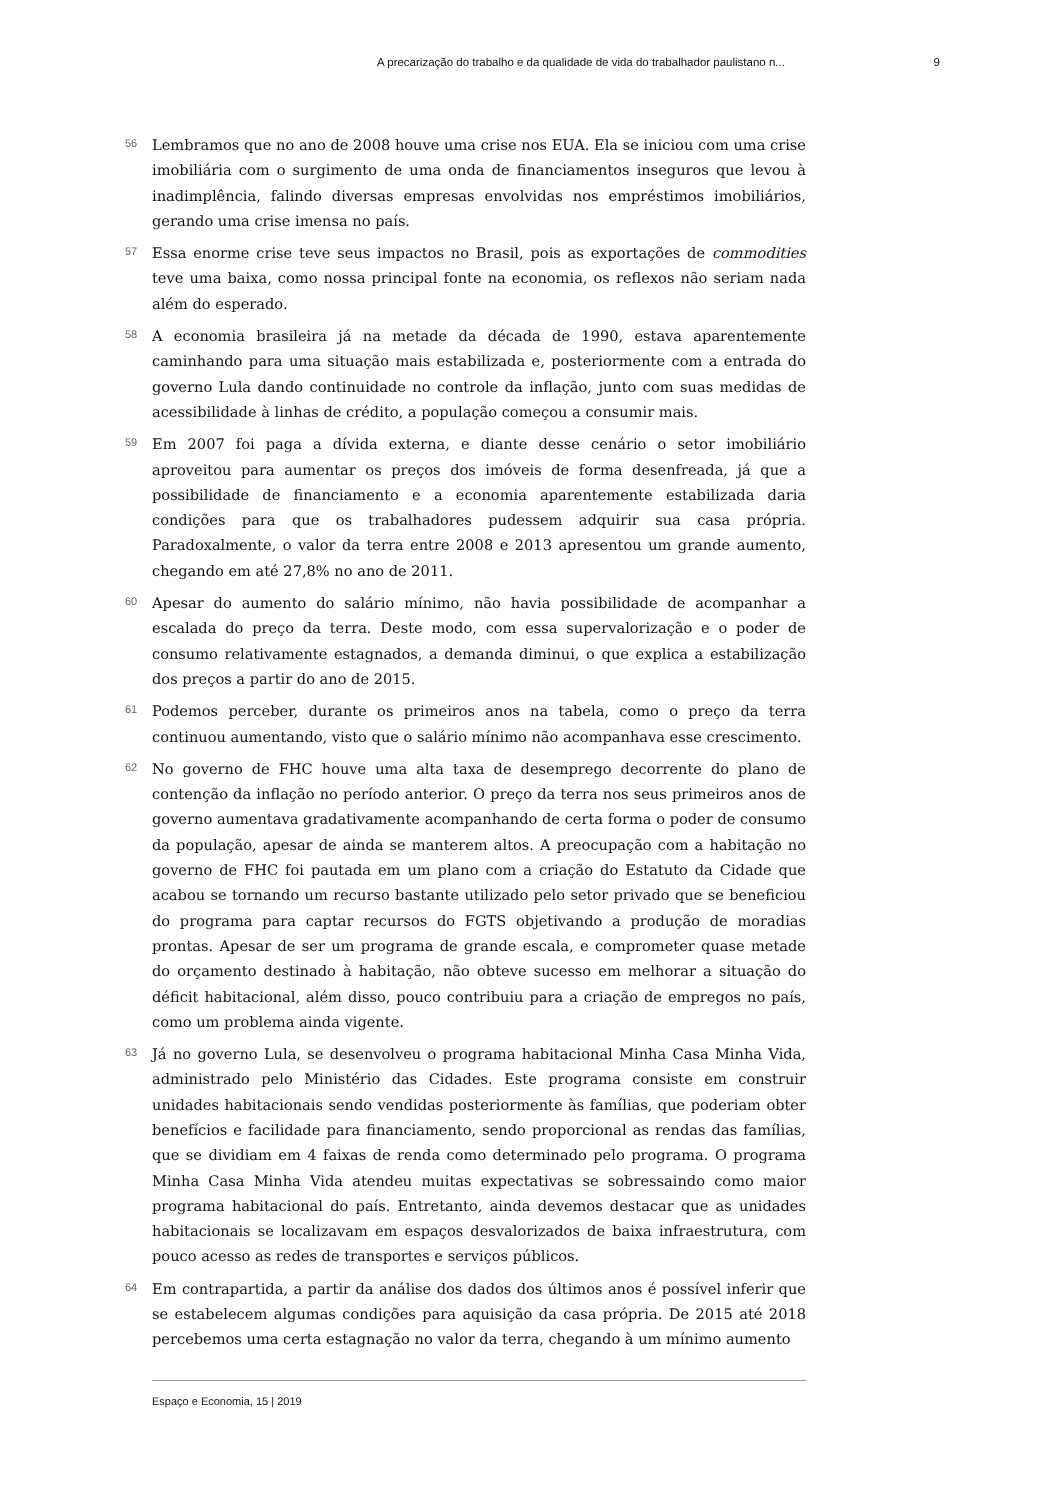A precarização do trabalho e da qualidade de vida do trabalhador paulistano n... 9
56
Lembramos que no ano de 2008 houve uma crise nos EUA. Ela se iniciou com uma crise imobiliária com o surgimento de uma onda de financiamentos inseguros que levou à inadimplência, falindo diversas empresas envolvidas nos empréstimos imobiliários, gerando uma crise imensa no país.
57
Essa enorme crise teve seus impactos no Brasil, pois as exportações de commodities teve uma baixa, como nossa principal fonte na economia, os reflexos não seriam nada além do esperado.
58
A economia brasileira já na metade da década de 1990, estava aparentemente caminhando para uma situação mais estabilizada e, posteriormente com a entrada do governo Lula dando continuidade no controle da inflação, junto com suas medidas de acessibilidade à linhas de crédito, a população começou a consumir mais.
59
Em 2007 foi paga a dívida externa, e diante desse cenário o setor imobiliário aproveitou para aumentar os preços dos imóveis de forma desenfreada, já que a possibilidade de financiamento e a economia aparentemente estabilizada daria condições para que os trabalhadores pudessem adquirir sua casa própria. Paradoxalmente, o valor da terra entre 2008 e 2013 apresentou um grande aumento, chegando em até 27,8% no ano de 2011.
60
Apesar do aumento do salário mínimo, não havia possibilidade de acompanhar a escalada do preço da terra. Deste modo, com essa supervalorização e o poder de consumo relativamente estagnados, a demanda diminui, o que explica a estabilização dos preços a partir do ano de 2015.
61
Podemos perceber, durante os primeiros anos na tabela, como o preço da terra continuou aumentando, visto que o salário mínimo não acompanhava esse crescimento.
62
No governo de FHC houve uma alta taxa de desemprego decorrente do plano de contenção da inflação no período anterior. O preço da terra nos seus primeiros anos de governo aumentava gradativamente acompanhando de certa forma o poder de consumo da população, apesar de ainda se manterem altos. A preocupação com a habitação no governo de FHC foi pautada em um plano com a criação do Estatuto da Cidade que acabou se tornando um recurso bastante utilizado pelo setor privado que se beneficiou do programa para captar recursos do FGTS objetivando a produção de moradias prontas. Apesar de ser um programa de grande escala, e comprometer quase metade do orçamento destinado à habitação, não obteve sucesso em melhorar a situação do déficit habitacional, além disso, pouco contribuiu para a criação de empregos no país, como um problema ainda vigente.
63
Já no governo Lula, se desenvolveu o programa habitacional Minha Casa Minha Vida, administrado pelo Ministério das Cidades. Este programa consiste em construir unidades habitacionais sendo vendidas posteriormente às famílias, que poderiam obter benefícios e facilidade para financiamento, sendo proporcional as rendas das famílias, que se dividiam em 4 faixas de renda como determinado pelo programa. O programa Minha Casa Minha Vida atendeu muitas expectativas se sobressaindo como maior programa habitacional do país. Entretanto, ainda devemos destacar que as unidades habitacionais se localizavam em espaços desvalorizados de baixa infraestrutura, com pouco acesso as redes de transportes e serviços públicos.
64
Em contrapartida, a partir da análise dos dados dos últimos anos é possível inferir que se estabelecem algumas condições para aquisição da casa própria. De 2015 até 2018 percebemos uma certa estagnação no valor da terra, chegando à um mínimo aumento
Espaço e Economia, 15 | 2019